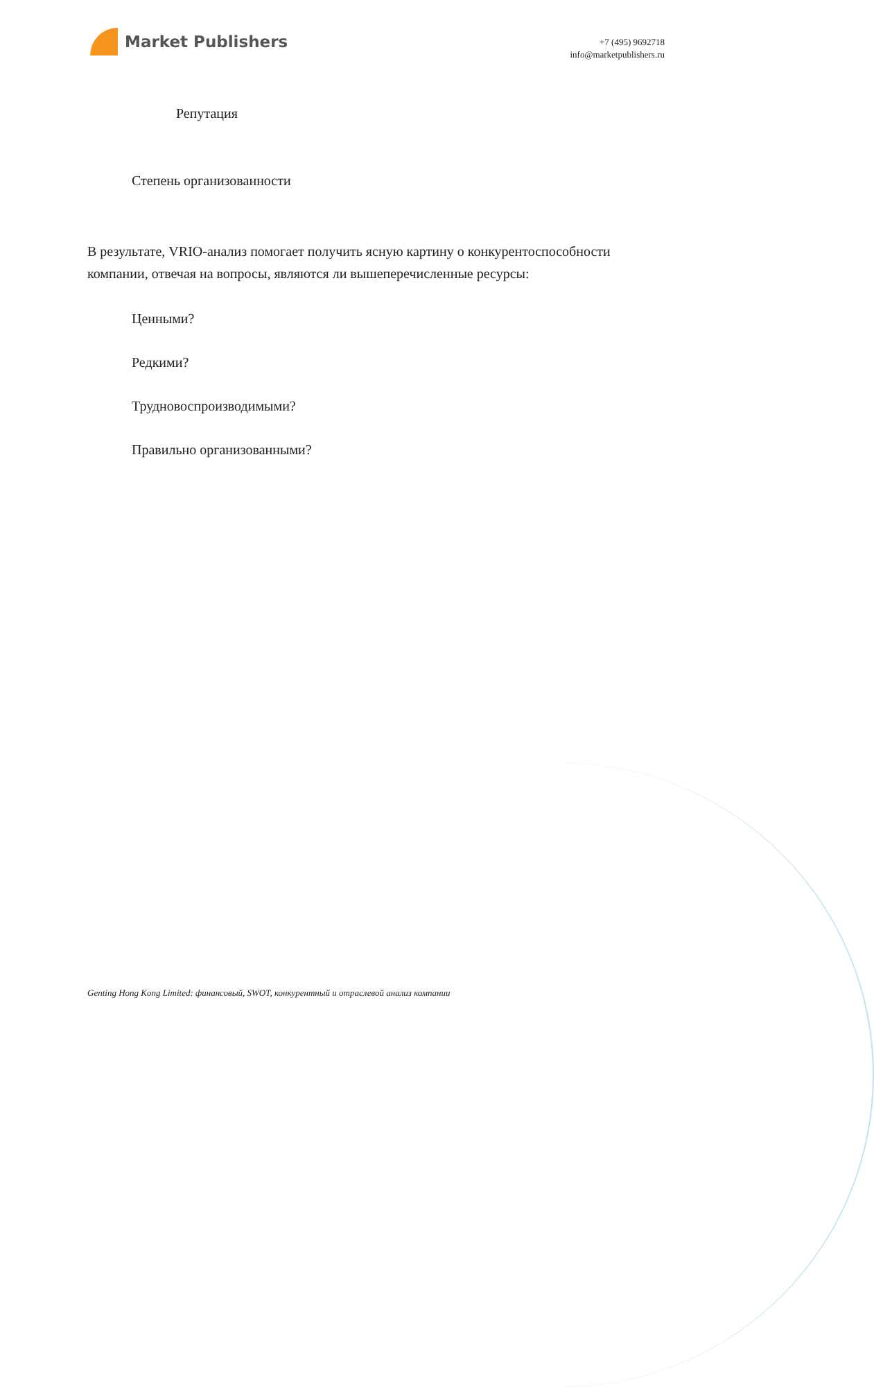Market Publishers
+7 (495) 9692718
info@marketpublishers.ru
Репутация
Степень организованности
В результате, VRIO-анализ помогает получить ясную картину о конкурентоспособности компании, отвечая на вопросы, являются ли вышеперечисленные ресурсы:
Ценными?
Редкими?
Трудновоспроизводимыми?
Правильно организованными?
Genting Hong Kong Limited: финансовый, SWOT, конкурентный и отраслевой анализ компании